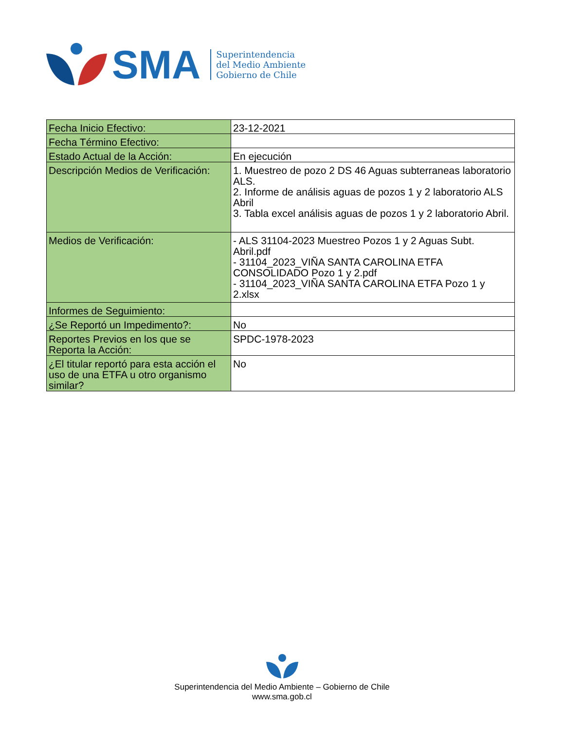SMA
Superintendencia
del Medio Ambiente
Gobierno de Chile
| Fecha Inicio Efectivo: | 23-12-2021 |
| Fecha Término Efectivo: | |
| Estado Actual de la Acción: | En ejecución |
| Descripción Medios de Verificación: | 1. Muestreo de pozo 2 DS 46 Aguas subterraneas laboratorio ALS. 2. Informe de análisis aguas de pozos 1 y 2 laboratorio ALS Abril 3. Tabla excel análisis aguas de pozos 1 y 2 laboratorio Abril. |
| Medios de Verificación: | - ALS 31104-2023 Muestreo Pozos 1 y 2 Aguas Subt. Abril.pdf - 31104_2023_VIÑA SANTA CAROLINA ETFA CONSOLIDADO Pozo 1 y 2.pdf - 31104_2023_VIÑA SANTA CAROLINA ETFA Pozo 1 y 2.xlsx |
| Informes de Seguimiento: | |
| ¿Se Reportó un Impedimento?: | No |
| Reportes Previos en los que se Reporta la Acción: | SPDC-1978-2023 |
| ¿El titular reportó para esta acción el uso de una ETFA u otro organismo similar? | No |
Superintendencia del Medio Ambiente – Gobierno de Chile
www.sma.gob.cl